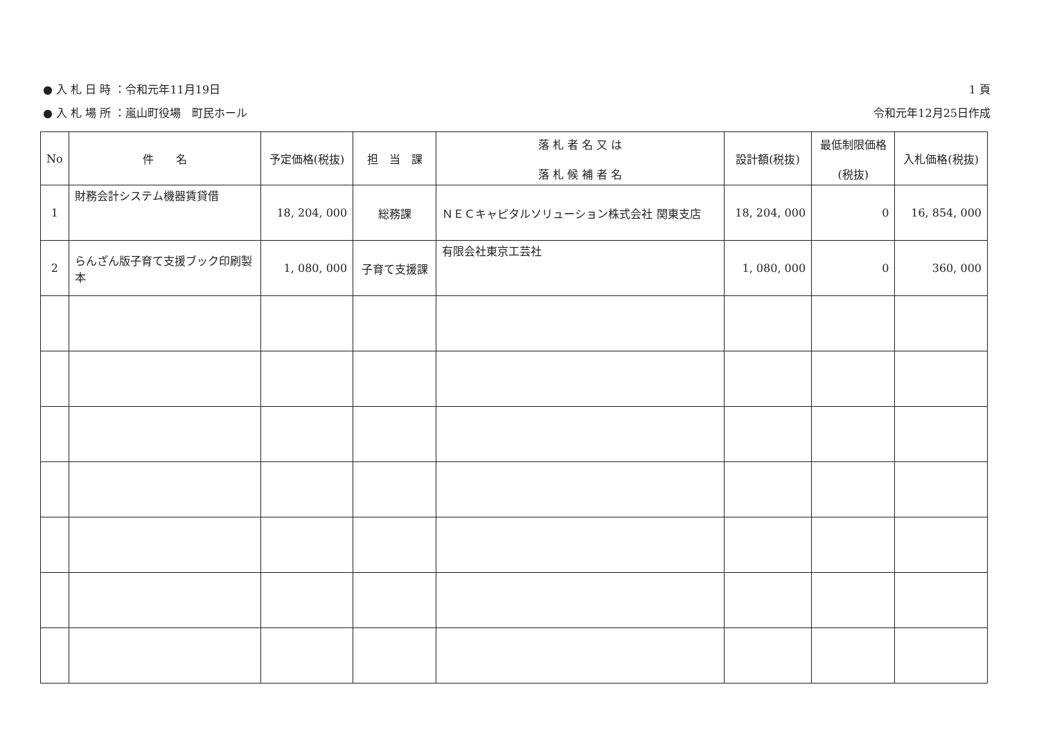● 入 札 日 時 ：令和元年11月19日
● 入 札 場 所 ：嵐山町役場　町民ホール
1 頁
令和元年12月25日作成
| No | 件 名 | 予定価格(税抜) | 担 当 課 | 落 札 者 名 又 は 落 札 候 補 者 名 | 設計額(税抜) | 最低制限価格 (税抜) | 入札価格(税抜) |
| --- | --- | --- | --- | --- | --- | --- | --- |
| 1 | 財務会計システム機器賃貸借 | 18, 204, 000 | 総務課 | ＮＥＣキャピタルソリューション株式会社 関東支店 | 18, 204, 000 | 0 | 16, 854, 000 |
| 2 | らんざん版子育て支援ブック印刷製本 | 1, 080, 000 | 子育て支援課 | 有限会社東京工芸社 | 1, 080, 000 | 0 | 360, 000 |